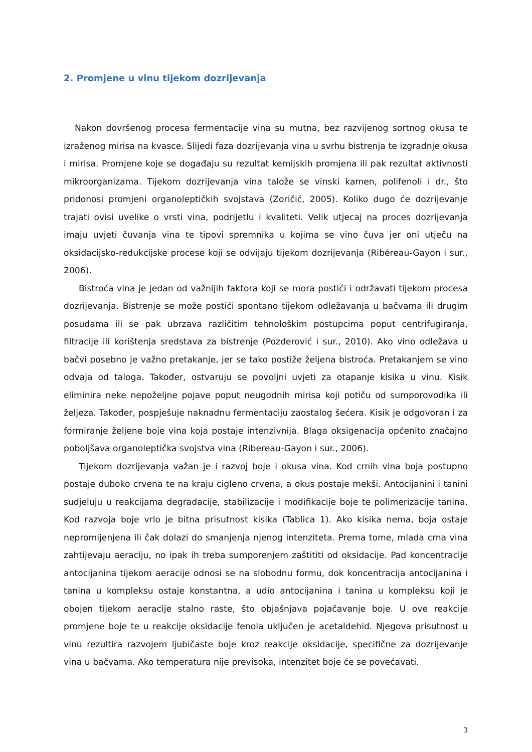2. Promjene u vinu tijekom dozrijevanja
Nakon dovršenog procesa fermentacije vina su mutna, bez razvijenog sortnog okusa te izraženog mirisa na kvasce. Slijedi faza dozrijevanja vina u svrhu bistrenja te izgradnje okusa i mirisa. Promjene koje se događaju su rezultat kemijskih promjena ili pak rezultat aktivnosti mikroorganizama. Tijekom dozrijevanja vina talože se vinski kamen, polifenoli i dr., što pridonosi promjeni organoleptičkih svojstava (Zoričić, 2005). Koliko dugo će dozrijevanje trajati ovisi uvelike o vrsti vina, podrijetlu i kvaliteti. Velik utjecaj na proces dozrijevanja imaju uvjeti čuvanja vina te tipovi spremnika u kojima se vino čuva jer oni utječu na oksidacijsko-redukcijske procese koji se odvijaju tijekom dozrijevanja (Ribéreau-Gayon i sur., 2006).
Bistroća vina je jedan od važnijih faktora koji se mora postići i održavati tijekom procesa dozrijevanja. Bistrenje se može postići spontano tijekom odležavanja u bačvama ili drugim posudama ili se pak ubrzava različitim tehnološkim postupcima poput centrifugiranja, filtracije ili korištenja sredstava za bistrenje (Pozderović i sur., 2010). Ako vino odležava u bačvi posebno je važno pretakanje, jer se tako postiže željena bistroća. Pretakanjem se vino odvaja od taloga. Također, ostvaruju se povoljni uvjeti za otapanje kisika u vinu. Kisik eliminira neke nepoželjne pojave poput neugodnih mirisa koji potiču od sumporovodika ili željeza. Također, pospješuje naknadnu fermentaciju zaostalog šećera. Kisik je odgovoran i za formiranje željene boje vina koja postaje intenzivnija. Blaga oksigenacija općenito značajno poboljšava organoleptička svojstva vina (Ribereau-Gayon i sur., 2006).
Tijekom dozrijevanja važan je i razvoj boje i okusa vina. Kod crnih vina boja postupno postaje duboko crvena te na kraju cigleno crvena, a okus postaje mekši. Antocijanini i tanini sudjeluju u reakcijama degradacije, stabilizacije i modifikacije boje te polimerizacije tanina. Kod razvoja boje vrlo je bitna prisutnost kisika (Tablica 1). Ako kisika nema, boja ostaje nepromijenjena ili čak dolazi do smanjenja njenog intenziteta. Prema tome, mlada crna vina zahtijevaju aeraciju, no ipak ih treba sumporenjem zaštititi od oksidacije. Pad koncentracije antocijanina tijekom aeracije odnosi se na slobodnu formu, dok koncentracija antocijanina i tanina u kompleksu ostaje konstantna, a udio antocijanina i tanina u kompleksu koji je obojen tijekom aeracije stalno raste, što objašnjava pojačavanje boje. U ove reakcije promjene boje te u reakcije oksidacije fenola uključen je acetaldehid. Njegova prisutnost u vinu rezultira razvojem ljubičaste boje kroz reakcije oksidacije, specifične za dozrijevanje vina u bačvama. Ako temperatura nije previsoka, intenzitet boje će se povećavati.
3